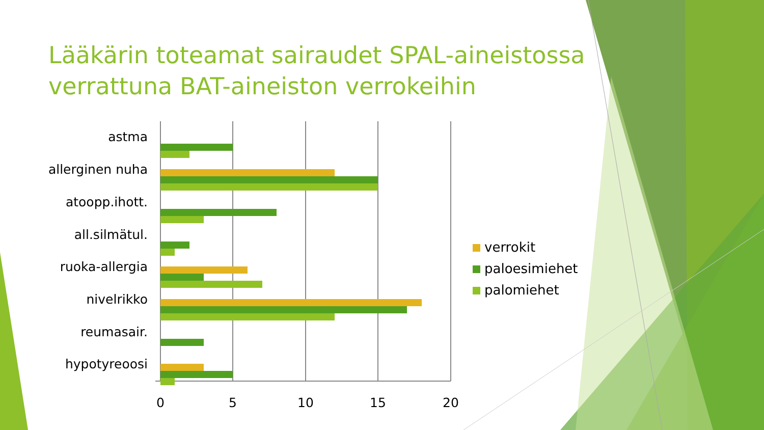Lääkärin toteamat sairaudet SPAL-aineistossa verrattuna BAT-aineiston verrokeihin
astma
allerginen nuha
atoopp.ihott.
all.silmätul.
ruoka-allergia
nivelrikko
reumasair.
hypotyreoosi
0 5 10 15 20
verrokit
paloesimiehet
palomiehet